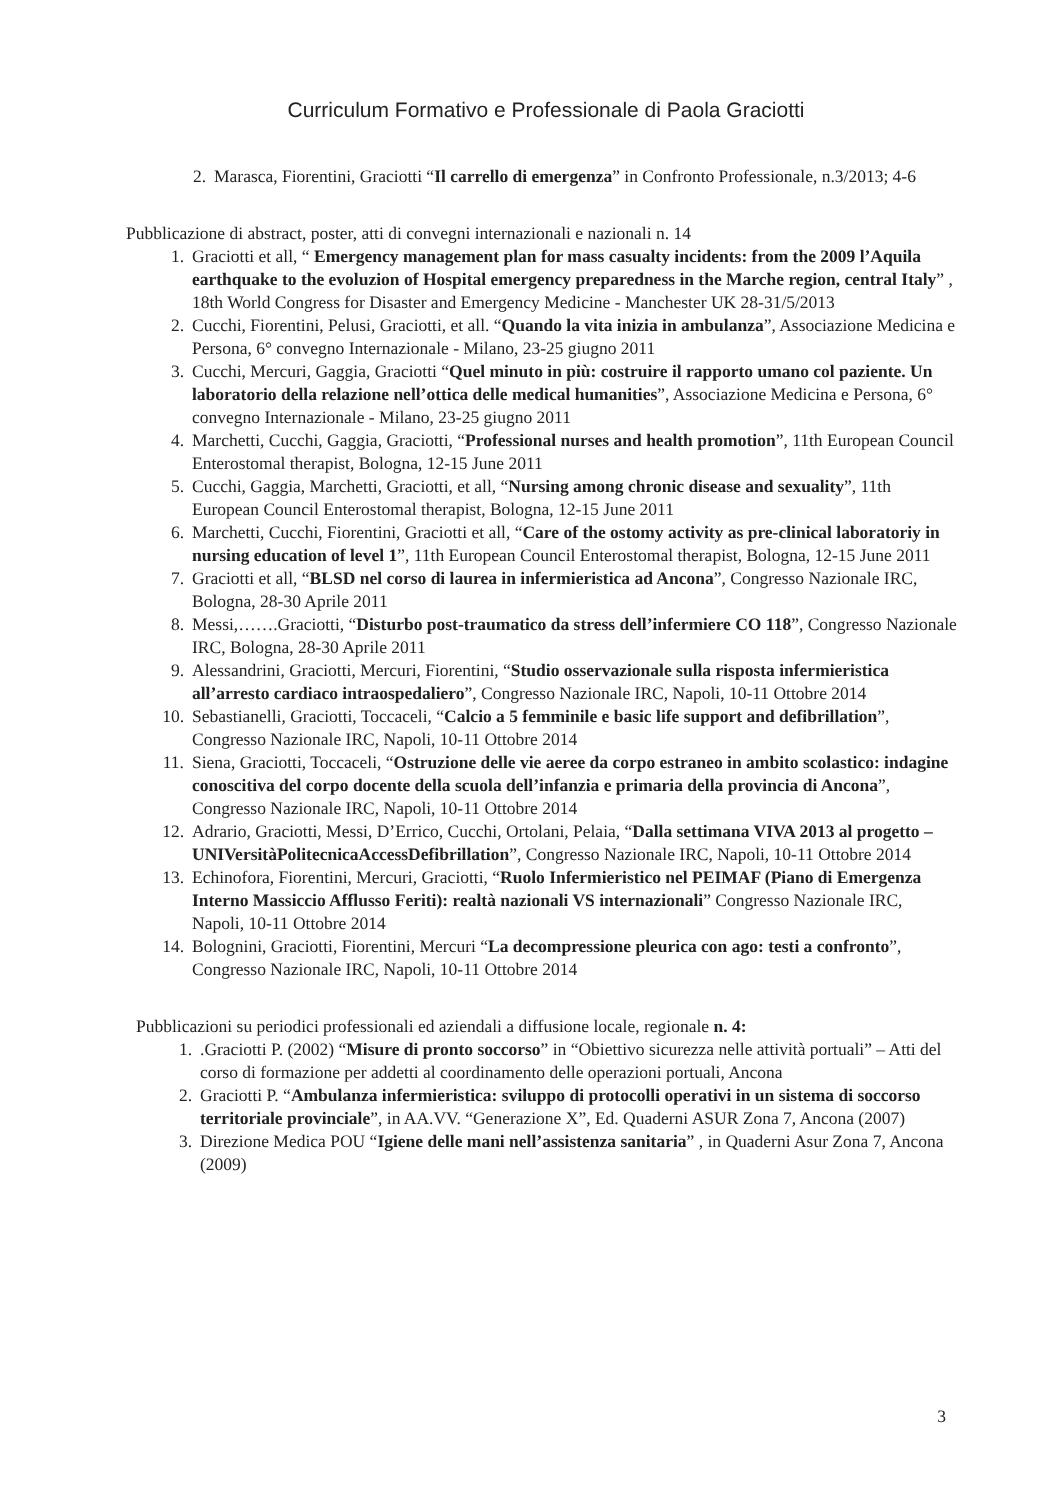Curriculum Formativo e Professionale di Paola Graciotti
2. Marasca, Fiorentini, Graciotti “Il carrello di emergenza” in Confronto Professionale, n.3/2013; 4-6
Pubblicazione di abstract, poster, atti di convegni internazionali e nazionali n. 14
1. Graciotti et all, “ Emergency management plan for mass casualty incidents: from the 2009 l’Aquila earthquake to the evoluzion of Hospital emergency preparedness in the Marche region, central Italy” , 18th World Congress for Disaster and Emergency Medicine - Manchester UK 28-31/5/2013
2. Cucchi, Fiorentini, Pelusi, Graciotti, et all. “Quando la vita inizia in ambulanza”, Associazione Medicina e Persona, 6° convegno Internazionale - Milano, 23-25 giugno 2011
3. Cucchi, Mercuri, Gaggia, Graciotti “Quel minuto in più: costruire il rapporto umano col paziente. Un laboratorio della relazione nell’ottica delle medical humanities”, Associazione Medicina e Persona, 6° convegno Internazionale - Milano, 23-25 giugno 2011
4. Marchetti, Cucchi, Gaggia, Graciotti, “Professional nurses and health promotion”, 11th European Council Enterostomal therapist, Bologna, 12-15 June 2011
5. Cucchi, Gaggia, Marchetti, Graciotti, et all, “Nursing among chronic disease and sexuality”, 11th European Council Enterostomal therapist, Bologna, 12-15 June 2011
6. Marchetti, Cucchi, Fiorentini, Graciotti et all, “Care of the ostomy activity as pre-clinical laboratoriy in nursing education of level 1”, 11th European Council Enterostomal therapist, Bologna, 12-15 June 2011
7. Graciotti et all, “BLSD nel corso di laurea in infermieristica ad Ancona”, Congresso Nazionale IRC, Bologna, 28-30 Aprile 2011
8. Messi,…….Graciotti, “Disturbo post-traumatico da stress dell’infermiere CO 118”, Congresso Nazionale IRC, Bologna, 28-30 Aprile 2011
9. Alessandrini, Graciotti, Mercuri, Fiorentini, “Studio osservazionale sulla risposta infermieristica all’arresto cardiaco intraospedaliero”, Congresso Nazionale IRC, Napoli, 10-11 Ottobre 2014
10. Sebastianelli, Graciotti, Toccaceli, “Calcio a 5 femminile e basic life support and defibrillation”, Congresso Nazionale IRC, Napoli, 10-11 Ottobre 2014
11. Siena, Graciotti, Toccaceli, “Ostruzione delle vie aeree da corpo estraneo in ambito scolastico: indagine conoscitiva del corpo docente della scuola dell’infanzia e primaria della provincia di Ancona”, Congresso Nazionale IRC, Napoli, 10-11 Ottobre 2014
12. Adrario, Graciotti, Messi, D’Errico, Cucchi, Ortolani, Pelaia, “Dalla settimana VIVA 2013 al progetto – UNIVersitàPolitecnicaAccessDefibrillation”, Congresso Nazionale IRC, Napoli, 10-11 Ottobre 2014
13. Echinofora, Fiorentini, Mercuri, Graciotti, “Ruolo Infermieristico nel PEIMAF (Piano di Emergenza Interno Massiccio Afflusso Feriti): realtà nazionali VS internazionali” Congresso Nazionale IRC, Napoli, 10-11 Ottobre 2014
14. Bolognini, Graciotti, Fiorentini, Mercuri “La decompressione pleurica con ago: testi a confronto”, Congresso Nazionale IRC, Napoli, 10-11 Ottobre 2014
Pubblicazioni su periodici professionali ed aziendali a diffusione locale, regionale n. 4:
1..Graciotti P. (2002) “Misure di pronto soccorso” in “Obiettivo sicurezza nelle attività portuali” – Atti del corso di formazione per addetti al coordinamento delle operazioni portuali, Ancona
2. Graciotti P. “Ambulanza infermieristica: sviluppo di protocolli operativi in un sistema di soccorso territoriale provinciale”, in AA.VV. “Generazione X”, Ed. Quaderni ASUR Zona 7, Ancona (2007)
3. Direzione Medica POU “Igiene delle mani nell’assistenza sanitaria” , in Quaderni Asur Zona 7, Ancona (2009)
3